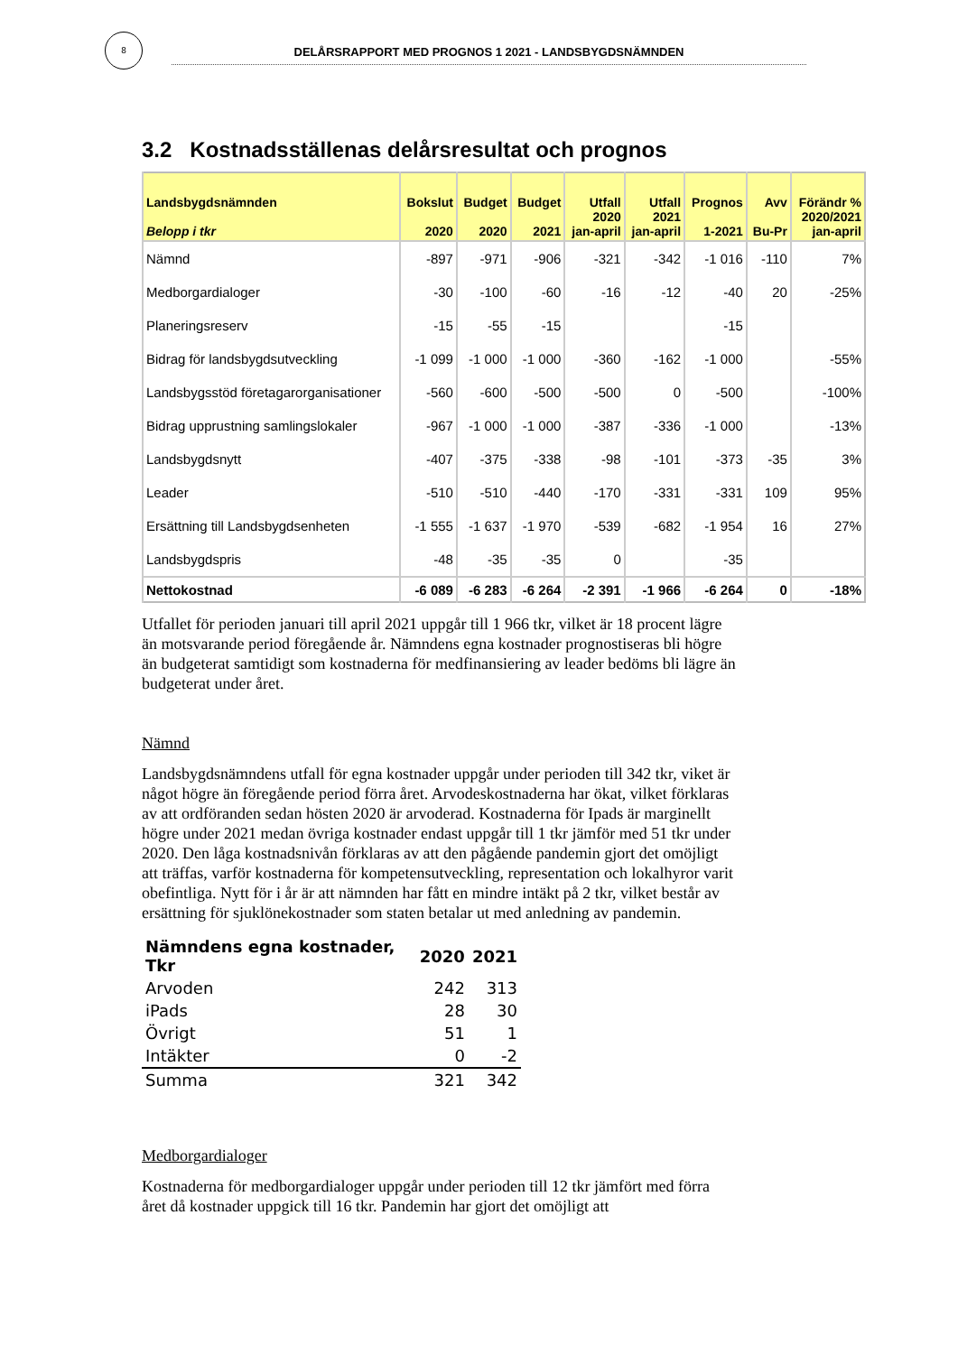8
DELÅRSRAPPORT MED PROGNOS 1 2021 - LANDSBYGDSNÄMNDEN
3.2 Kostnadsställenas delårsresultat och prognos
| Landsbygdsnämnden Belopp i tkr | Bokslut 2020 | Budget 2020 | Budget 2021 | Utfall 2020 jan-april | Utfall 2021 jan-april | Prognos 1-2021 | Avv Bu-Pr | Förändr % 2020/2021 jan-april |
| --- | --- | --- | --- | --- | --- | --- | --- | --- |
| Nämnd | -897 | -971 | -906 | -321 | -342 | -1 016 | -110 | 7% |
| Medborgardialoger | -30 | -100 | -60 | -16 | -12 | -40 | 20 | -25% |
| Planeringsreserv | -15 | -55 | -15 | | | -15 | | |
| Bidrag för landsbygdsutveckling | -1 099 | -1 000 | -1 000 | -360 | -162 | -1 000 | | -55% |
| Landsbygsstöd företagarorganisationer | -560 | -600 | -500 | -500 | 0 | -500 | | -100% |
| Bidrag upprustning samlingslokaler | -967 | -1 000 | -1 000 | -387 | -336 | -1 000 | | -13% |
| Landsbygdsnytt | -407 | -375 | -338 | -98 | -101 | -373 | -35 | 3% |
| Leader | -510 | -510 | -440 | -170 | -331 | -331 | 109 | 95% |
| Ersättning till Landsbygdsenheten | -1 555 | -1 637 | -1 970 | -539 | -682 | -1 954 | 16 | 27% |
| Landsbygdspris | -48 | -35 | -35 | 0 | | -35 | | |
| Nettokostnad | -6 089 | -6 283 | -6 264 | -2 391 | -1 966 | -6 264 | 0 | -18% |
Utfallet för perioden januari till april 2021 uppgår till 1 966 tkr, vilket är 18 procent lägre än motsvarande period föregående år. Nämndens egna kostnader prognostiseras bli högre än budgeterat samtidigt som kostnaderna för medfinansiering av leader bedöms bli lägre än budgeterat under året.
Nämnd
Landsbygdsnämndens utfall för egna kostnader uppgår under perioden till 342 tkr, viket är något högre än föregående period förra året. Arvodeskostnaderna har ökat, vilket förklaras av att ordföranden sedan hösten 2020 är arvoderad. Kostnaderna för Ipads är marginellt högre under 2021 medan övriga kostnader endast uppgår till 1 tkr jämför med 51 tkr under 2020. Den låga kostnadsnivån förklaras av att den pågående pandemin gjort det omöjligt att träffas, varför kostnaderna för kompetensutveckling, representation och lokalhyror varit obefintliga. Nytt för i år är att nämnden har fått en mindre intäkt på 2 tkr, vilket består av ersättning för sjuklönekostnader som staten betalar ut med anledning av pandemin.
| Nämndens egna kostnader, Tkr | 2020 | 2021 |
| --- | --- | --- |
| Arvoden | 242 | 313 |
| iPads | 28 | 30 |
| Övrigt | 51 | 1 |
| Intäkter | 0 | -2 |
| Summa | 321 | 342 |
Medborgardialoger
Kostnaderna för medborgardialoger uppgår under perioden till 12 tkr jämfört med förra året då kostnader uppgick till 16 tkr. Pandemin har gjort det omöjligt att